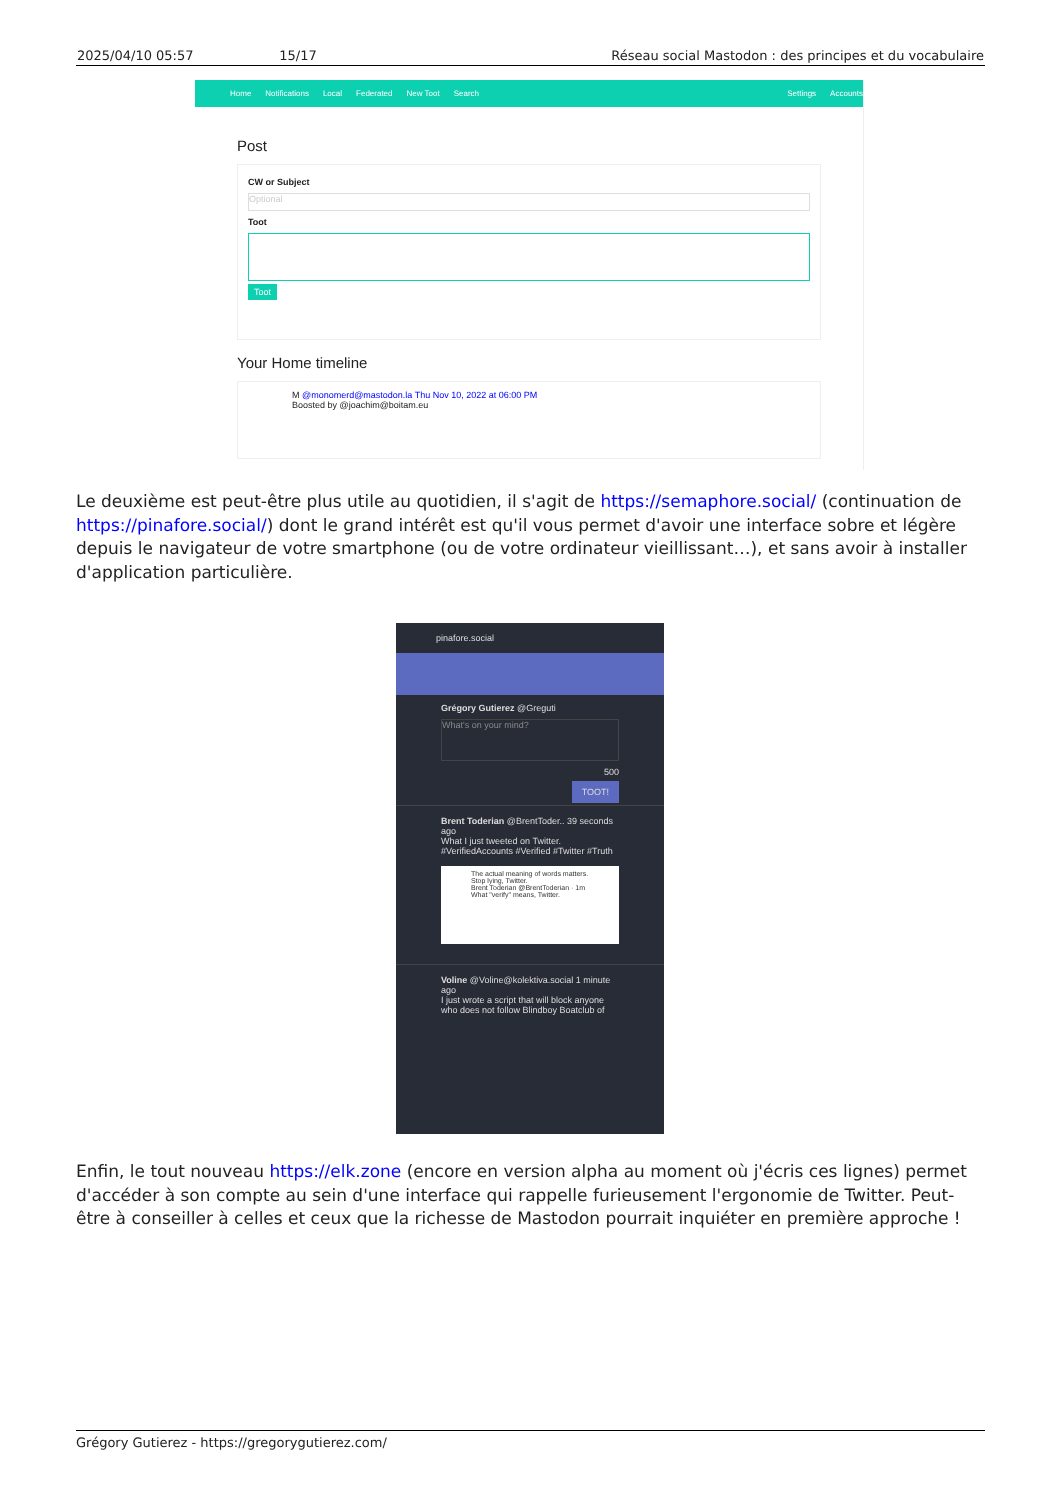| 2025/04/10 05:57 | 15/17 | Réseau social Mastodon : des principes et du vocabulaire |
Home Notifications Local Federated New Toot Search Settings Accounts
Post
CW or Subject
Optional
Toot
Toot
Your Home timeline
M @monomerd@mastodon.la Thu Nov 10, 2022 at 06:00 PM
Boosted by @joachim@boitam.eu
Le deuxième est peut-être plus utile au quotidien, il s'agit de https://semaphore.social/ (continuation de https://pinafore.social/) dont le grand intérêt est qu'il vous permet d'avoir une interface sobre et légère depuis le navigateur de votre smartphone (ou de votre ordinateur vieillissant…), et sans avoir à installer d'application particulière.
pinafore.social
Grégory Gutierez @Greguti
What's on your mind?
500
TOOT!
Brent Toderian @BrentToder.. 39 seconds ago
What I just tweeted on Twitter.
#VerifiedAccounts #Verified #Twitter #Truth
The actual meaning of words matters.
Stop lying, Twitter.
Brent Toderian @BrentToderian · 1m
What "verify" means, Twitter.
Voline @Voline@kolektiva.social 1 minute ago
I just wrote a script that will block anyone who does not follow Blindboy Boatclub of
Enfin, le tout nouveau https://elk.zone (encore en version alpha au moment où j'écris ces lignes) permet d'accéder à son compte au sein d'une interface qui rappelle furieusement l'ergonomie de Twitter. Peut-être à conseiller à celles et ceux que la richesse de Mastodon pourrait inquiéter en première approche !
Grégory Gutierez - https://gregorygutierez.com/